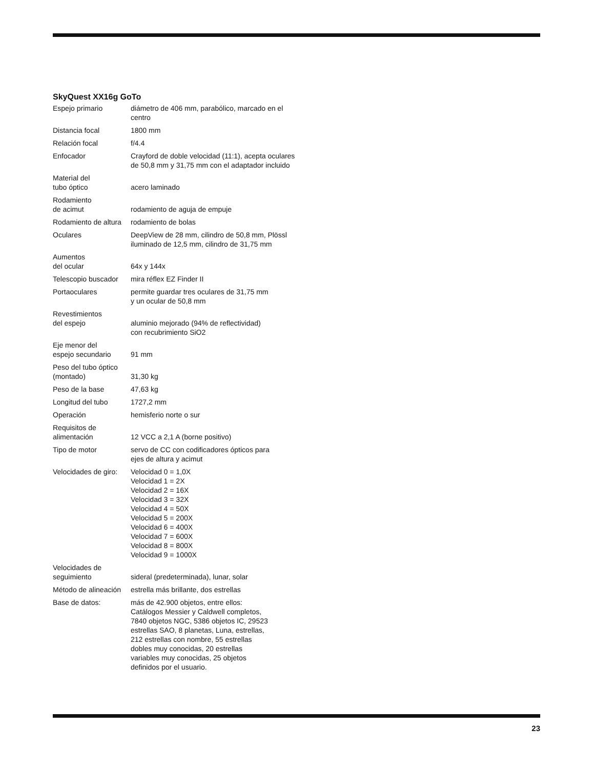SkyQuest XX16g GoTo
| Espejo primario | diámetro de 406 mm, parabólico, marcado en el centro |
| Distancia focal | 1800 mm |
| Relación focal | f/4.4 |
| Enfocador | Crayford de doble velocidad (11:1), acepta oculares de 50,8 mm y 31,75 mm con el adaptador incluido |
| Material del tubo óptico | acero laminado |
| Rodamiento de acimut | rodamiento de aguja de empuje |
| Rodamiento de altura | rodamiento de bolas |
| Oculares | DeepView de 28 mm, cilindro de 50,8 mm, Plössl iluminado de 12,5 mm, cilindro de 31,75 mm |
| Aumentos del ocular | 64x y 144x |
| Telescopio buscador | mira réflex EZ Finder II |
| Portaoculares | permite guardar tres oculares de 31,75 mm y un ocular de 50,8 mm |
| Revestimientos del espejo | aluminio mejorado (94% de reflectividad) con recubrimiento SiO2 |
| Eje menor del espejo secundario | 91 mm |
| Peso del tubo óptico (montado) | 31,30 kg |
| Peso de la base | 47,63 kg |
| Longitud del tubo | 1727,2 mm |
| Operación | hemisferio norte o sur |
| Requisitos de alimentación | 12 VCC a 2,1 A (borne positivo) |
| Tipo de motor | servo de CC con codificadores ópticos para ejes de altura y acimut |
| Velocidades de giro: | Velocidad 0 = 1,0X Velocidad 1 = 2X Velocidad 2 = 16X Velocidad 3 = 32X Velocidad 4 = 50X Velocidad 5 = 200X Velocidad 6 = 400X Velocidad 7 = 600X Velocidad 8 = 800X Velocidad 9 = 1000X |
| Velocidades de seguimiento | sideral (predeterminada), lunar, solar |
| Método de alineación | estrella más brillante, dos estrellas |
| Base de datos: | más de 42.900 objetos, entre ellos: Catálogos Messier y Caldwell completos, 7840 objetos NGC, 5386 objetos IC, 29523 estrellas SAO, 8 planetas, Luna, estrellas, 212 estrellas con nombre, 55 estrellas dobles muy conocidas, 20 estrellas variables muy conocidas, 25 objetos definidos por el usuario. |
23